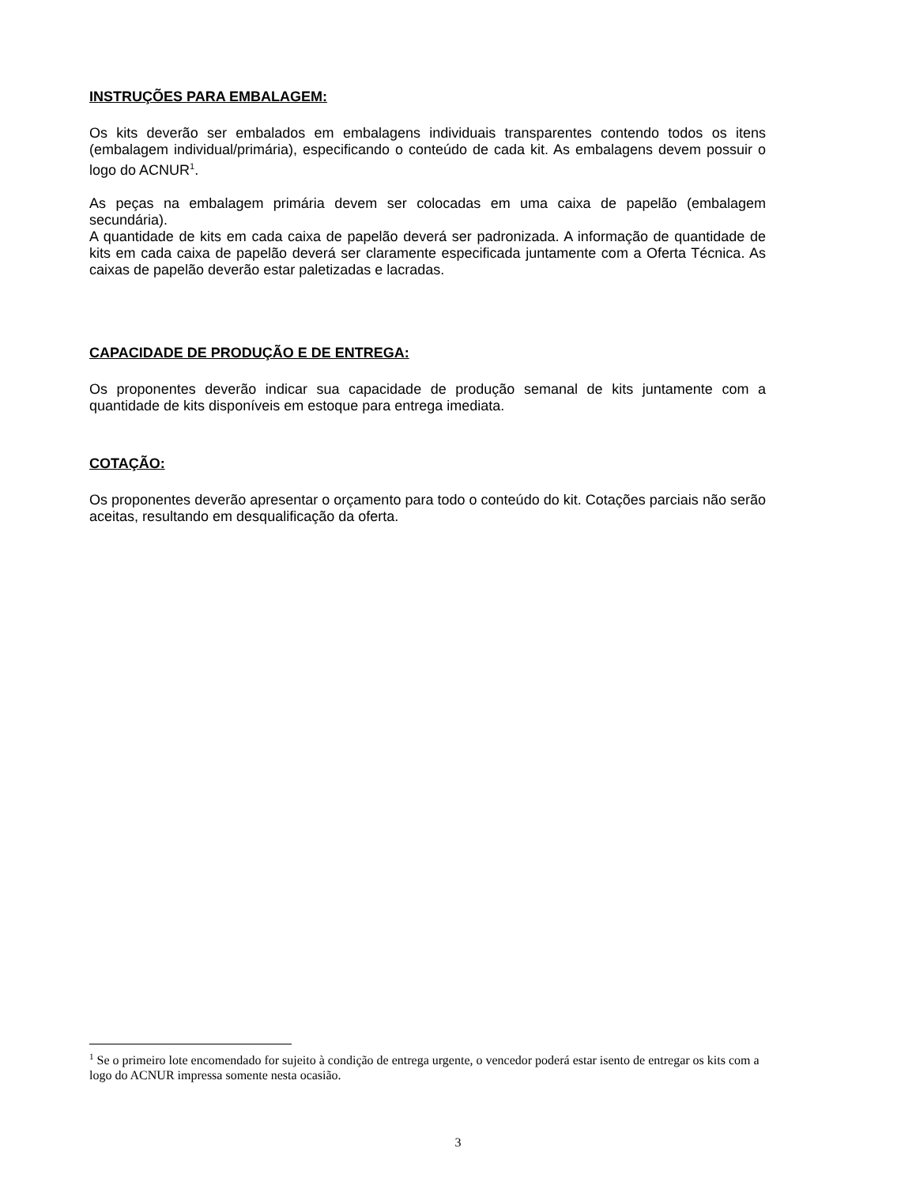INSTRUÇÕES PARA EMBALAGEM:
Os kits deverão ser embalados em embalagens individuais transparentes contendo todos os itens (embalagem individual/primária), especificando o conteúdo de cada kit. As embalagens devem possuir o logo do ACNUR<sup>1</sup>.
As peças na embalagem primária devem ser colocadas em uma caixa de papelão (embalagem secundária).
A quantidade de kits em cada caixa de papelão deverá ser padronizada. A informação de quantidade de kits em cada caixa de papelão deverá ser claramente especificada juntamente com a Oferta Técnica. As caixas de papelão deverão estar paletizadas e lacradas.
CAPACIDADE DE PRODUÇÃO E DE ENTREGA:
Os proponentes deverão indicar sua capacidade de produção semanal de kits juntamente com a quantidade de kits disponíveis em estoque para entrega imediata.
COTAÇÃO:
Os proponentes deverão apresentar o orçamento para todo o conteúdo do kit. Cotações parciais não serão aceitas, resultando em desqualificação da oferta.
<sup>1</sup> Se o primeiro lote encomendado for sujeito à condição de entrega urgente, o vencedor poderá estar isento de entregar os kits com a logo do ACNUR impressa somente nesta ocasião.
3